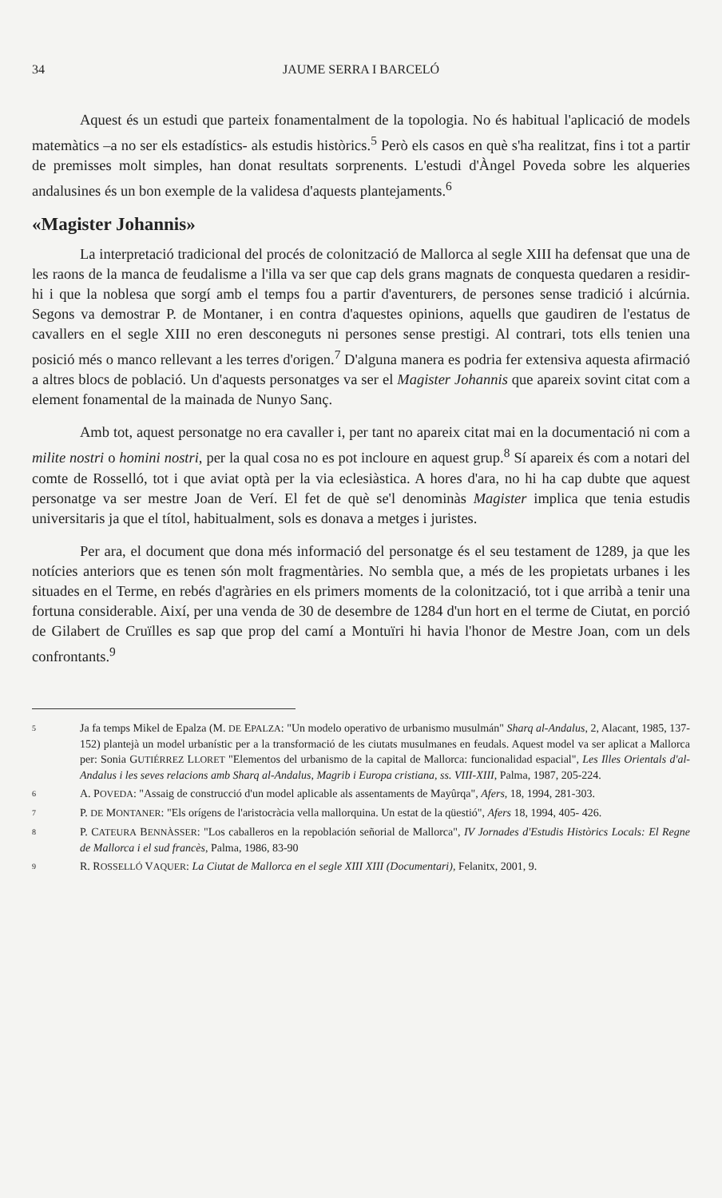34 JAUME SERRA I BARCELÓ
Aquest és un estudi que parteix fonamentalment de la topologia. No és habitual l'aplicació de models matemàtics –a no ser els estadístics- als estudis històrics.<sup>5</sup> Però els casos en què s'ha realitzat, fins i tot a partir de premisses molt simples, han donat resultats sorprenents. L'estudi d'Àngel Poveda sobre les alqueries andalusines és un bon exemple de la validesa d'aquests plantejaments.<sup>6</sup>
«Magister Johannis»
La interpretació tradicional del procés de colonització de Mallorca al segle XIII ha defensat que una de les raons de la manca de feudalisme a l'illa va ser que cap dels grans magnats de conquesta quedaren a residir-hi i que la noblesa que sorgí amb el temps fou a partir d'aventurers, de persones sense tradició i alcúrnia. Segons va demostrar P. de Montaner, i en contra d'aquestes opinions, aquells que gaudiren de l'estatus de cavallers en el segle XIII no eren desconeguts ni persones sense prestigi. Al contrari, tots ells tenien una posició més o manco rellevant a les terres d'origen.<sup>7</sup> D'alguna manera es podria fer extensiva aquesta afirmació a altres blocs de població. Un d'aquests personatges va ser el Magister Johannis que apareix sovint citat com a element fonamental de la mainada de Nunyo Sanç.
Amb tot, aquest personatge no era cavaller i, per tant no apareix citat mai en la documentació ni com a milite nostri o homini nostri, per la qual cosa no es pot incloure en aquest grup.<sup>8</sup> Sí apareix és com a notari del comte de Rosselló, tot i que aviat optà per la via eclesiàstica. A hores d'ara, no hi ha cap dubte que aquest personatge va ser mestre Joan de Verí. El fet de què se'l denominàs Magister implica que tenia estudis universitaris ja que el títol, habitualment, sols es donava a metges i juristes.
Per ara, el document que dona més informació del personatge és el seu testament de 1289, ja que les notícies anteriors que es tenen són molt fragmentàries. No sembla que, a més de les propietats urbanes i les situades en el Terme, en rebés d'agràries en els primers moments de la colonització, tot i que arribà a tenir una fortuna considerable. Així, per una venda de 30 de desembre de 1284 d'un hort en el terme de Ciutat, en porció de Gilabert de Cruïlles es sap que prop del camí a Montuïri hi havia l'honor de Mestre Joan, com un dels confrontants.<sup>9</sup>
5 Ja fa temps Mikel de Epalza (M. DE EPALZA: "Un modelo operativo de urbanismo musulmán" Sharq al-Andalus, 2, Alacant, 1985, 137-152) plantejà un model urbanístic per a la transformació de les ciutats musulmanes en feudals. Aquest model va ser aplicat a Mallorca per: Sonia GUTIÉRREZ LLORET "Elementos del urbanismo de la capital de Mallorca: funcionalidad espacial", Les Illes Orientals d'al-Andalus i les seves relacions amb Sharq al-Andalus, Magrib i Europa cristiana, ss. VIII-XIII, Palma, 1987, 205-224.
6 A. POVEDA: "Assaig de construcció d'un model aplicable als assentaments de Mayûrqa", Afers, 18, 1994, 281-303.
7 P. DE MONTANER: "Els orígens de l'aristocràcia vella mallorquina. Un estat de la qüestió", Afers 18, 1994, 405- 426.
8 P. CATEURA BENNÀSSER: "Los caballeros en la repoblación señorial de Mallorca", IV Jornades d'Estudis Històrics Locals: El Regne de Mallorca i el sud francès, Palma, 1986, 83-90
9 R. ROSSELLÓ VAQUER: La Ciutat de Mallorca en el segle XIII XIII (Documentari), Felanitx, 2001, 9.